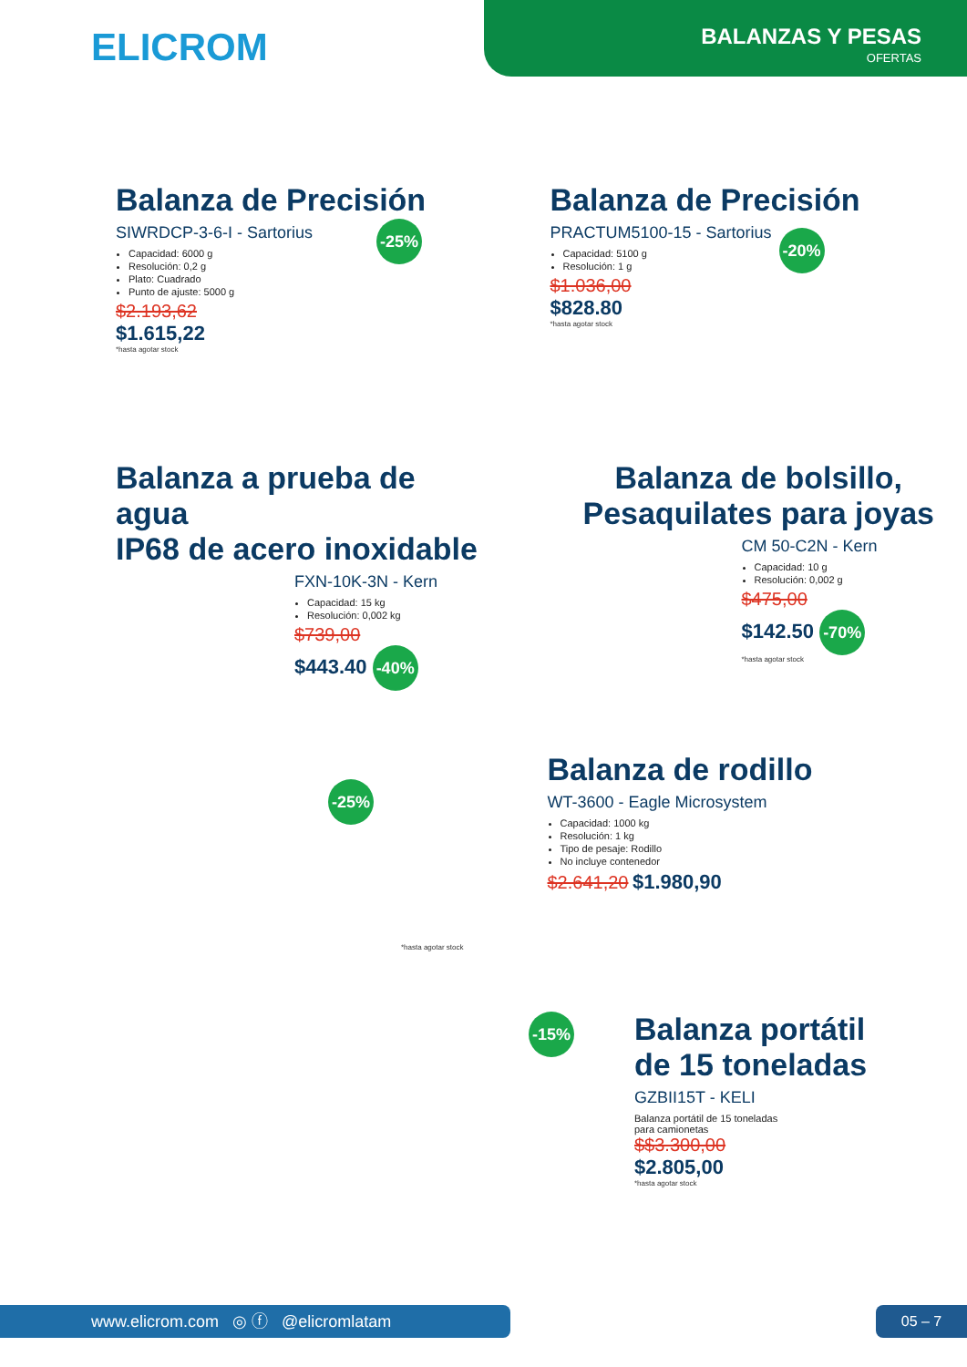ELICROM
BALANZAS Y PESAS
OFERTAS
Balanza de Precisión
SIWRDCP-3-6-I - Sartorius
Capacidad: 6000 g
Resolución: 0,2 g
Plato: Cuadrado
Punto de ajuste: 5000 g
$2.193,62
$1.615,22
*hasta agotar stock
-25%
Balanza de Precisión
PRACTUM5100-15 - Sartorius
Capacidad: 5100 g
Resolución: 1 g
$1.036,00
$828.80
*hasta agotar stock
-20%
Balanza a prueba de agua
IP68 de acero inoxidable
FXN-10K-3N - Kern
Capacidad: 15 kg
Resolución: 0,002 kg
$739,00
$443.40 -40%
Balanza de bolsillo,
Pesaquilates para joyas
CM 50-C2N - Kern
Capacidad: 10 g
Resolución: 0,002 g
$475,00
$142.50 -70%
*hasta agotar stock
-25%
*hasta agotar stock
Balanza de rodillo
WT-3600 - Eagle Microsystem
Capacidad: 1000 kg
Resolución: 1 kg
Tipo de pesaje: Rodillo
No incluye contenedor
$2.641,20 $1.980,90
-15%
Balanza portátil
de 15 toneladas
GZBII15T - KELI
Balanza portátil de 15 toneladas
para camionetas
$$3.300,00
$2.805,00
*hasta agotar stock
www.elicrom.com ◎ ⓕ @elicromlatam 05 – 7